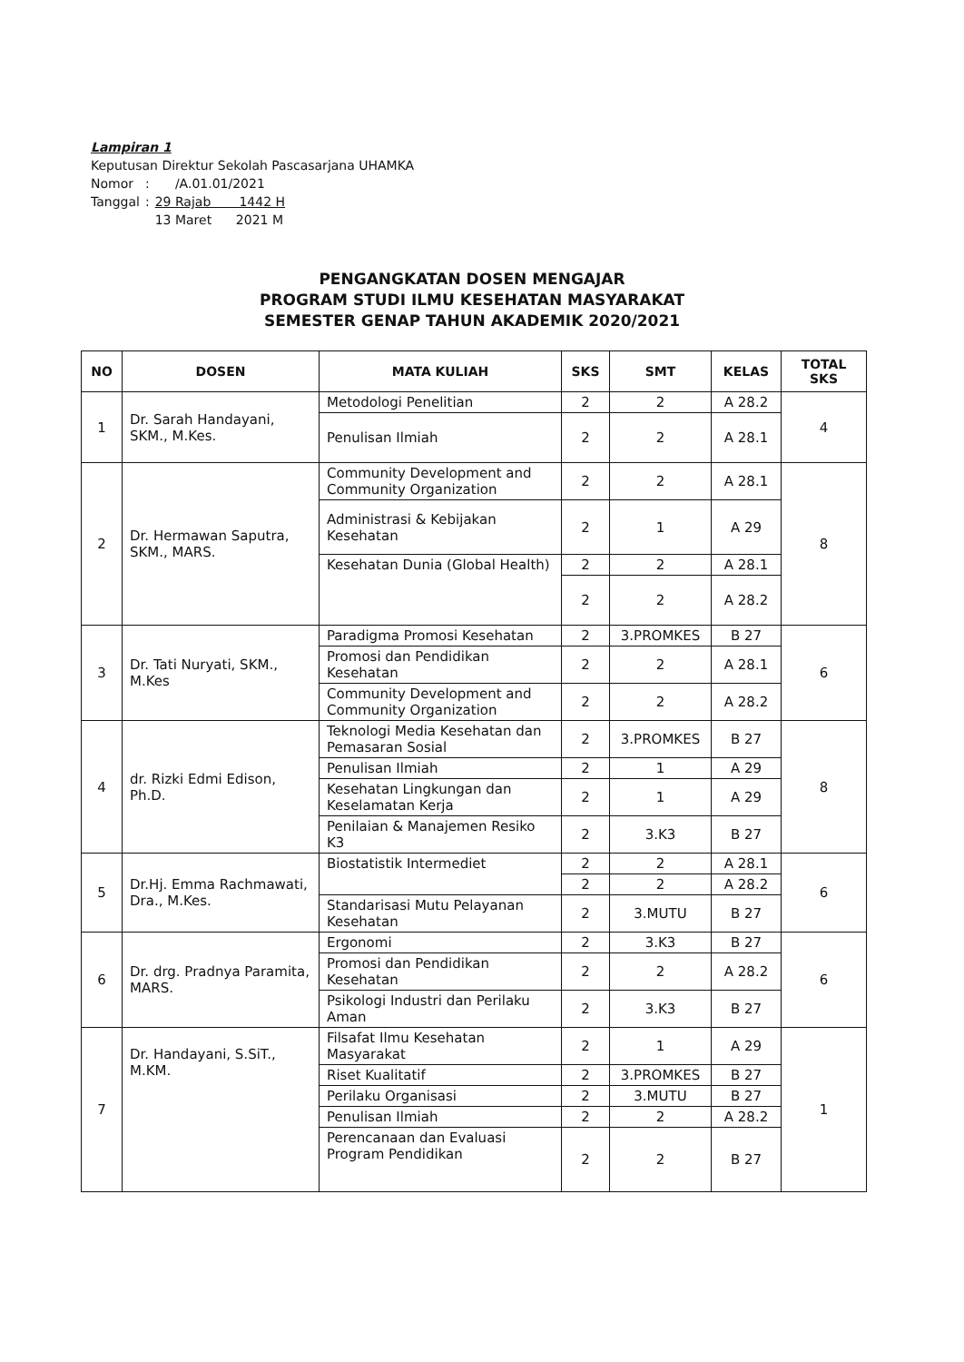Lampiran 1
Keputusan Direktur Sekolah Pascasarjana UHAMKA
| Nomor | : | /A.01.01/2021 |
| Tanggal | : | 29 Rajab 1442 H 13 Maret 2021 M |
PENGANGKATAN DOSEN MENGAJAR
PROGRAM STUDI ILMU KESEHATAN MASYARAKAT
SEMESTER GENAP TAHUN AKADEMIK 2020/2021
| NO | DOSEN | MATA KULIAH | SKS | SMT | KELAS | TOTAL SKS |
| --- | --- | --- | --- | --- | --- | --- |
| 1 | Dr. Sarah Handayani, SKM., M.Kes. | Metodologi Penelitian | 2 | 2 | A 28.2 | 4 |
| | | Penulisan Ilmiah | 2 | 2 | A 28.1 | |
| 2 | Dr. Hermawan Saputra, SKM., MARS. | Community Development and Community Organization | 2 | 2 | A 28.1 | 8 |
| | | Administrasi & Kebijakan Kesehatan | 2 | 1 | A 29 | |
| | | Kesehatan Dunia (Global Health) | 2 | 2 | A 28.1 | |
| | | | 2 | 2 | A 28.2 | |
| 3 | Dr. Tati Nuryati, SKM., M.Kes | Paradigma Promosi Kesehatan | 2 | 3.PROMKES | B 27 | 6 |
| | | Promosi dan Pendidikan Kesehatan | 2 | 2 | A 28.1 | |
| | | Community Development and Community Organization | 2 | 2 | A 28.2 | |
| 4 | dr. Rizki Edmi Edison, Ph.D. | Teknologi Media Kesehatan dan Pemasaran Sosial | 2 | 3.PROMKES | B 27 | 8 |
| | | Penulisan Ilmiah | 2 | 1 | A 29 | |
| | | Kesehatan Lingkungan dan Keselamatan Kerja | 2 | 1 | A 29 | |
| | | Penilaian & Manajemen Resiko K3 | 2 | 3.K3 | B 27 | |
| 5 | Dr.Hj. Emma Rachmawati, Dra., M.Kes. | Biostatistik Intermediet | 2 | 2 | A 28.1 | 6 |
| | | | 2 | 2 | A 28.2 | |
| | | Standarisasi Mutu Pelayanan Kesehatan | 2 | 3.MUTU | B 27 | |
| 6 | Dr. drg. Pradnya Paramita, MARS. | Ergonomi | 2 | 3.K3 | B 27 | 6 |
| | | Promosi dan Pendidikan Kesehatan | 2 | 2 | A 28.2 | |
| | | Psikologi Industri dan Perilaku Aman | 2 | 3.K3 | B 27 | |
| 7 | Dr. Handayani, S.SiT., M.KM. | Filsafat Ilmu Kesehatan Masyarakat | 2 | 1 | A 29 | 1 |
| | | Riset Kualitatif | 2 | 3.PROMKES | B 27 | |
| | | Perilaku Organisasi | 2 | 3.MUTU | B 27 | |
| | | Penulisan Ilmiah | 2 | 2 | A 28.2 | |
| | | Perencanaan dan Evaluasi Program Pendidikan | 2 | 2 | B 27 | |